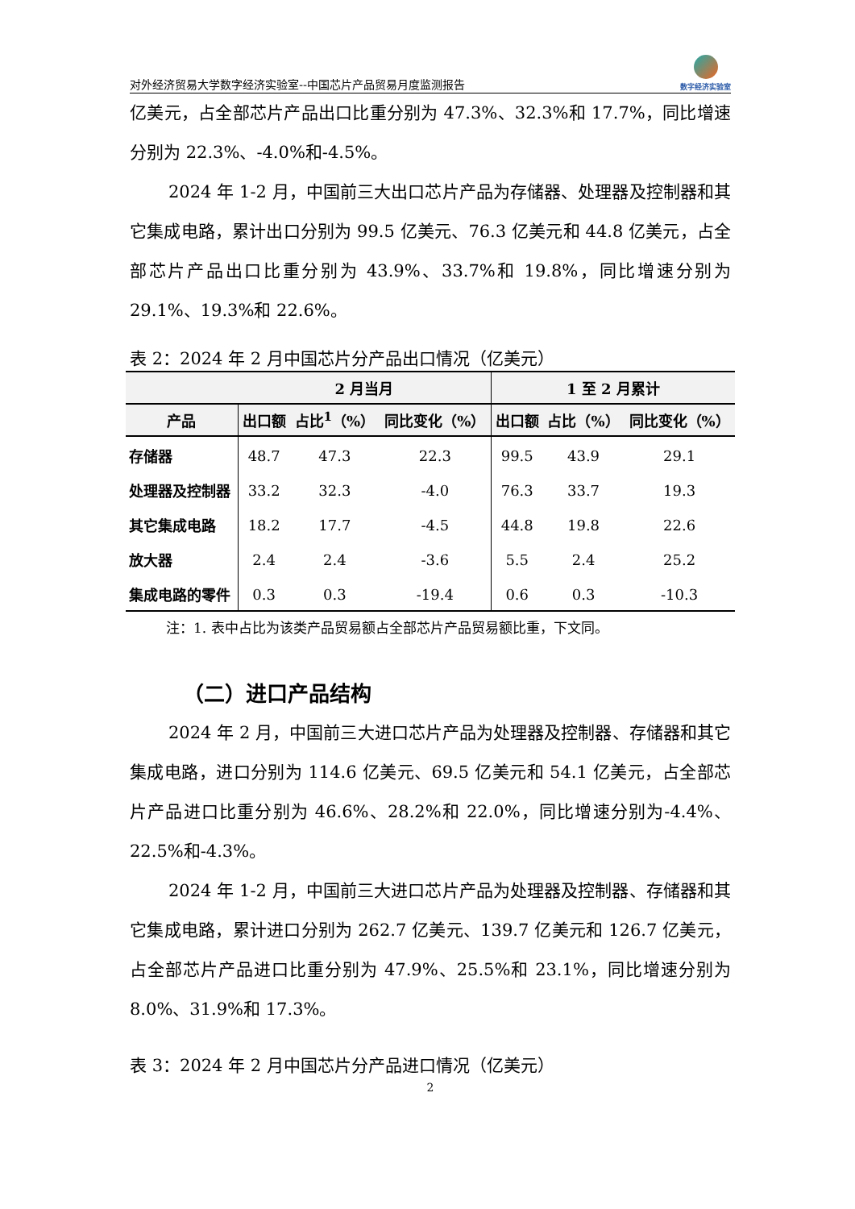对外经济贸易大学数字经济实验室--中国芯片产品贸易月度监测报告
数字经济实验室
亿美元，占全部芯片产品出口比重分别为 47.3%、32.3%和 17.7%，同比增速分别为 22.3%、-4.0%和-4.5%。
2024 年 1-2 月，中国前三大出口芯片产品为存储器、处理器及控制器和其它集成电路，累计出口分别为 99.5 亿美元、76.3 亿美元和 44.8 亿美元，占全部芯片产品出口比重分别为 43.9%、33.7%和 19.8%，同比增速分别为 29.1%、19.3%和 22.6%。
表 2：2024 年 2 月中国芯片分产品出口情况（亿美元）
| | 2 月当月 | | | 1 至 2 月累计 | | |
| --- | --- | --- | --- | --- | --- | --- |
| 产品 | 出口额 | 占比<sup>1</sup>（%） | 同比变化（%） | 出口额 | 占比（%） | 同比变化（%） |
| 存储器 | 48.7 | 47.3 | 22.3 | 99.5 | 43.9 | 29.1 |
| 处理器及控制器 | 33.2 | 32.3 | -4.0 | 76.3 | 33.7 | 19.3 |
| 其它集成电路 | 18.2 | 17.7 | -4.5 | 44.8 | 19.8 | 22.6 |
| 放大器 | 2.4 | 2.4 | -3.6 | 5.5 | 2.4 | 25.2 |
| 集成电路的零件 | 0.3 | 0.3 | -19.4 | 0.6 | 0.3 | -10.3 |
注：1. 表中占比为该类产品贸易额占全部芯片产品贸易额比重，下文同。
（二）进口产品结构
2024 年 2 月，中国前三大进口芯片产品为处理器及控制器、存储器和其它集成电路，进口分别为 114.6 亿美元、69.5 亿美元和 54.1 亿美元，占全部芯片产品进口比重分别为 46.6%、28.2%和 22.0%，同比增速分别为-4.4%、22.5%和-4.3%。
2024 年 1-2 月，中国前三大进口芯片产品为处理器及控制器、存储器和其它集成电路，累计进口分别为 262.7 亿美元、139.7 亿美元和 126.7 亿美元，占全部芯片产品进口比重分别为 47.9%、25.5%和 23.1%，同比增速分别为 8.0%、31.9%和 17.3%。
表 3：2024 年 2 月中国芯片分产品进口情况（亿美元）
2